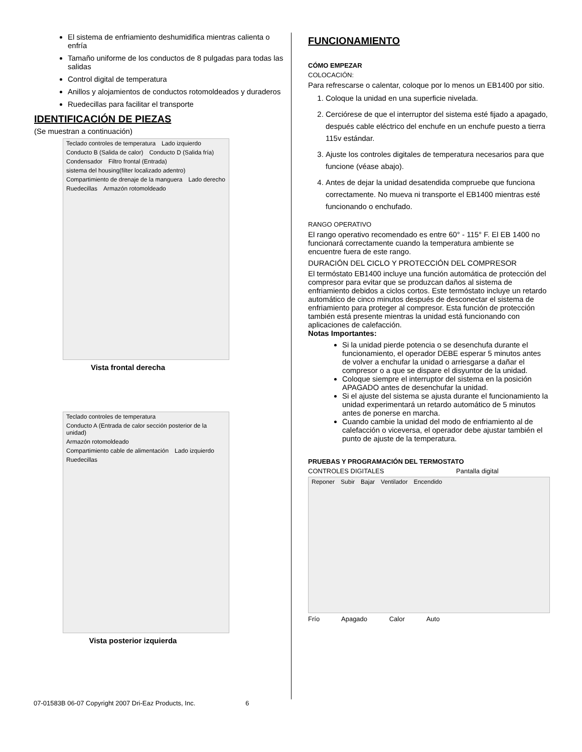El sistema de enfriamiento deshumidifica mientras calienta o enfría
Tamaño uniforme de los conductos de 8 pulgadas para todas las salidas
Control digital de temperatura
Anillos y alojamientos de conductos rotomoldeados y duraderos
Ruedecillas para facilitar el transporte
IDENTIFICACIÓN DE PIEZAS
(Se muestran a continuación)
Teclado controles de temperatura Lado izquierdo Conducto B (Salida de calor) Conducto D (Salida fría) Condensador Filtro frontal (Entrada) sistema del housing(filter localizado adentro) Compartimiento de drenaje de la manguera Lado derecho Ruedecillas Armazón rotomoldeado
Vista frontal derecha
Teclado controles de temperatura Conducto A (Entrada de calor sección posterior de la unidad) Armazón rotomoldeado Compartimiento cable de alimentación Lado izquierdo Ruedecillas
Vista posterior izquierda
FUNCIONAMIENTO
CÓMO EMPEZAR
COLOCACIÓN:
Para refrescarse o calentar, coloque por lo menos un EB1400 por sitio.
1. Coloque la unidad en una superficie nivelada.
2. Cerciórese de que el interruptor del sistema esté fijado a apagado, después cable eléctrico del enchufe en un enchufe puesto a tierra 115v estándar.
3. Ajuste los controles digitales de temperatura necesarios para que funcione (véase abajo).
4. Antes de dejar la unidad desatendida compruebe que funciona correctamente. No mueva ni transporte el EB1400 mientras esté funcionando o enchufado.
RANGO OPERATIVO
El rango operativo recomendado es entre 60° - 115° F. El EB 1400 no funcionará correctamente cuando la temperatura ambiente se encuentre fuera de este rango.
DURACIÓN DEL CICLO Y PROTECCIÓN DEL COMPRESOR
El termóstato EB1400 incluye una función automática de protección del compresor para evitar que se produzcan daños al sistema de enfriamiento debidos a ciclos cortos. Este termóstato incluye un retardo automático de cinco minutos después de desconectar el sistema de enfriamiento para proteger al compresor. Esta función de protección también está presente mientras la unidad está funcionando con aplicaciones de calefacción.
Notas Importantes:
Si la unidad pierde potencia o se desenchufa durante el funcionamiento, el operador DEBE esperar 5 minutos antes de volver a enchufar la unidad o arriesgarse a dañar el compresor o a que se dispare el disyuntor de la unidad.
Coloque siempre el interruptor del sistema en la posición APAGADO antes de desenchufar la unidad.
Si el ajuste del sistema se ajusta durante el funcionamiento la unidad experimentará un retardo automático de 5 minutos antes de ponerse en marcha.
Cuando cambie la unidad del modo de enfriamiento al de calefacción o viceversa, el operador debe ajustar también el punto de ajuste de la temperatura.
PRUEBAS Y PROGRAMACIÓN DEL TERMOSTATO
CONTROLES DIGITALES Pantalla digital
Reponer Subir Bajar Ventilador Encendido
Frío Apagado Calor Auto
07-01583B 06-07 Copyright 2007 Dri-Eaz Products, Inc. 6